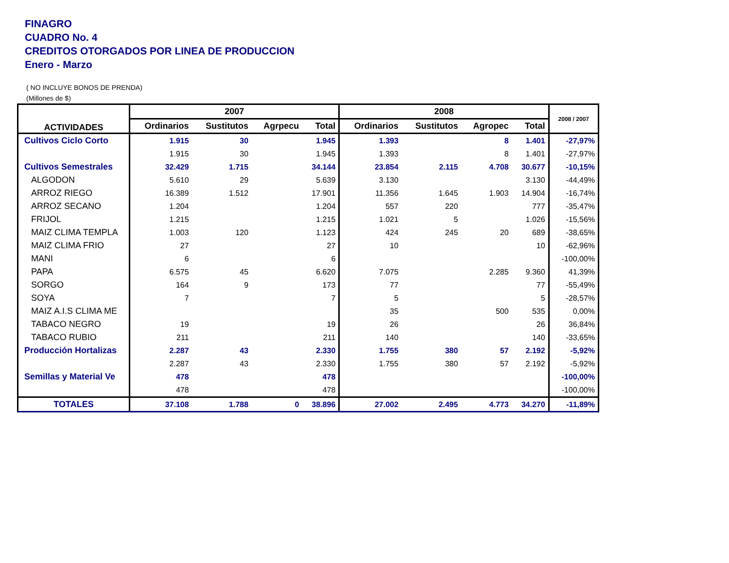FINAGRO
CUADRO No. 4
CREDITOS OTORGADOS POR LINEA DE PRODUCCION
Enero - Marzo
( NO INCLUYE BONOS DE PRENDA)
(Millones de $)
| ACTIVIDADES | 2007 | | | | 2008 | | | | 2008 / 2007 |
| --- | --- | --- | --- | --- | --- | --- | --- | --- | --- |
| | Ordinarios | Sustitutos | Agrpecu | Total | Ordinarios | Sustitutos | Agropec | Total | |
| Cultivos Ciclo Corto | 1.915 | 30 | | 1.945 | 1.393 | | 8 | 1.401 | -27,97% |
| | 1.915 | 30 | | 1.945 | 1.393 | | 8 | 1.401 | -27,97% |
| Cultivos Semestrales | 32.429 | 1.715 | | 34.144 | 23.854 | 2.115 | 4.708 | 30.677 | -10,15% |
| ALGODON | 5.610 | 29 | | 5.639 | 3.130 | | | 3.130 | -44,49% |
| ARROZ RIEGO | 16.389 | 1.512 | | 17.901 | 11.356 | 1.645 | 1.903 | 14.904 | -16,74% |
| ARROZ SECANO | 1.204 | | | 1.204 | 557 | 220 | | 777 | -35,47% |
| FRIJOL | 1.215 | | | 1.215 | 1.021 | 5 | | 1.026 | -15,56% |
| MAIZ CLIMA TEMPLA | 1.003 | 120 | | 1.123 | 424 | 245 | 20 | 689 | -38,65% |
| MAIZ CLIMA FRIO | 27 | | | 27 | 10 | | | 10 | -62,96% |
| MANI | 6 | | | 6 | | | | | -100,00% |
| PAPA | 6.575 | 45 | | 6.620 | 7.075 | | 2.285 | 9.360 | 41,39% |
| SORGO | 164 | 9 | | 173 | 77 | | | 77 | -55,49% |
| SOYA | 7 | | | 7 | 5 | | | 5 | -28,57% |
| MAIZ A.I.S CLIMA ME | | | | | 35 | | 500 | 535 | 0,00% |
| TABACO NEGRO | 19 | | | 19 | 26 | | | 26 | 36,84% |
| TABACO RUBIO | 211 | | | 211 | 140 | | | 140 | -33,65% |
| Producción Hortalizas | 2.287 | 43 | | 2.330 | 1.755 | 380 | 57 | 2.192 | -5,92% |
| | 2.287 | 43 | | 2.330 | 1.755 | 380 | 57 | 2.192 | -5,92% |
| Semillas y Material Ve | 478 | | | 478 | | | | | -100,00% |
| | 478 | | | 478 | | | | | -100,00% |
| TOTALES | 37.108 | 1.788 | 0 | 38.896 | 27.002 | 2.495 | 4.773 | 34.270 | -11,89% |